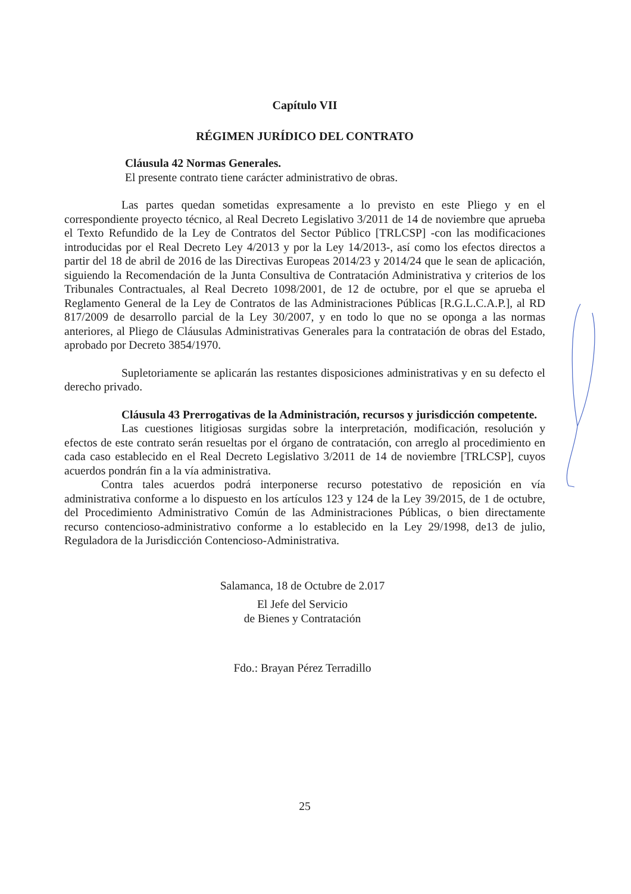Capítulo VII
RÉGIMEN JURÍDICO DEL CONTRATO
Cláusula 42 Normas Generales.
El presente contrato tiene carácter administrativo de obras.
Las partes quedan sometidas expresamente a lo previsto en este Pliego y en el correspondiente proyecto técnico, al Real Decreto Legislativo 3/2011 de 14 de noviembre que aprueba el Texto Refundido de la Ley de Contratos del Sector Público [TRLCSP] -con las modificaciones introducidas por el Real Decreto Ley 4/2013 y por la Ley 14/2013-, así como los efectos directos a partir del 18 de abril de 2016 de las Directivas Europeas 2014/23 y 2014/24 que le sean de aplicación, siguiendo la Recomendación de la Junta Consultiva de Contratación Administrativa y criterios de los Tribunales Contractuales, al Real Decreto 1098/2001, de 12 de octubre, por el que se aprueba el Reglamento General de la Ley de Contratos de las Administraciones Públicas [R.G.L.C.A.P.], al RD 817/2009 de desarrollo parcial de la Ley 30/2007, y en todo lo que no se oponga a las normas anteriores, al Pliego de Cláusulas Administrativas Generales para la contratación de obras del Estado, aprobado por Decreto 3854/1970.
Supletoriamente se aplicarán las restantes disposiciones administrativas y en su defecto el derecho privado.
Cláusula 43 Prerrogativas de la Administración, recursos y jurisdicción competente.
Las cuestiones litigiosas surgidas sobre la interpretación, modificación, resolución y efectos de este contrato serán resueltas por el órgano de contratación, con arreglo al procedimiento en cada caso establecido en el Real Decreto Legislativo 3/2011 de 14 de noviembre [TRLCSP], cuyos acuerdos pondrán fin a la vía administrativa.
Contra tales acuerdos podrá interponerse recurso potestativo de reposición en vía administrativa conforme a lo dispuesto en los artículos 123 y 124 de la Ley 39/2015, de 1 de octubre, del Procedimiento Administrativo Común de las Administraciones Públicas, o bien directamente recurso contencioso-administrativo conforme a lo establecido en la Ley 29/1998, de13 de julio, Reguladora de la Jurisdicción Contencioso-Administrativa.
Salamanca, 18 de Octubre de 2.017
El Jefe del Servicio
de Bienes y Contratación
Fdo.: Brayan Pérez Terradillo
25